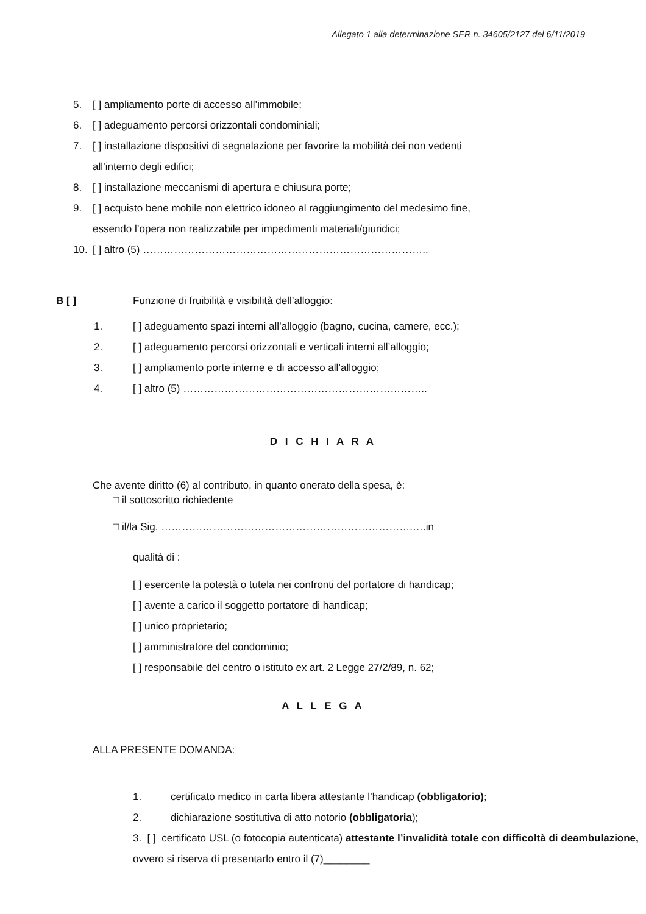Allegato 1 alla determinazione SER n. 34605/2127 del 6/11/2019
5. [ ] ampliamento porte di accesso all’immobile;
6. [ ] adeguamento percorsi orizzontali condominiali;
7. [ ] installazione dispositivi di segnalazione per favorire la mobilità dei non vedenti
all’interno degli edifici;
8. [ ] installazione meccanismi di apertura e chiusura porte;
9. [ ] acquisto bene mobile non elettrico idoneo al raggiungimento del medesimo fine,
essendo l’opera non realizzabile per impedimenti materiali/giuridici;
10. [ ] altro (5) ………………………………………………………………………..
B [ ] Funzione di fruibilità e visibilità dell’alloggio:
1. [ ] adeguamento spazi interni all’alloggio (bagno, cucina, camere, ecc.);
2. [ ] adeguamento percorsi orizzontali e verticali interni all’alloggio;
3. [ ] ampliamento porte interne e di accesso all’alloggio;
4. [ ] altro (5) ……………………………………………………………..
D I C H I A R A
Che avente diritto (6) al contributo, in quanto onerato della spesa, è:
□ il sottoscritto richiedente
□ il/la Sig. ……………………………………………………………….….in
qualità di :
[ ] esercente la potestà o tutela nei confronti del portatore di handicap;
[ ] avente a carico il soggetto portatore di handicap;
[ ] unico proprietario;
[ ] amministratore del condominio;
[ ] responsabile del centro o istituto ex art. 2 Legge 27/2/89, n. 62;
A L L E G A
ALLA PRESENTE DOMANDA:
1. certificato medico in carta libera attestante l’handicap (obbligatorio);
2. dichiarazione sostitutiva di atto notorio (obbligatoria);
3. [ ] certificato USL (o fotocopia autenticata) attestante l’invalidità totale con difficoltà di deambulazione, ovvero si riserva di presentarlo entro il (7)________